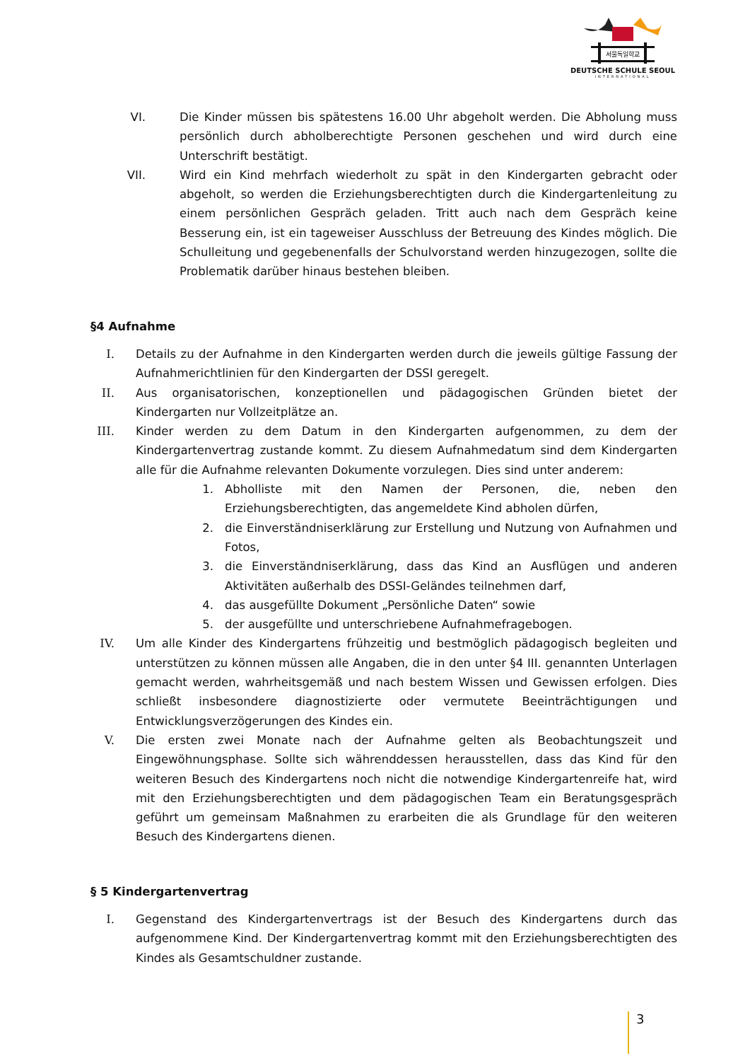서울독일학교
DEUTSCHE SCHULE SEOUL
INTERNATIONAL
VI. Die Kinder müssen bis spätestens 16.00 Uhr abgeholt werden. Die Abholung muss persönlich durch abholberechtigte Personen geschehen und wird durch eine Unterschrift bestätigt.
VII. Wird ein Kind mehrfach wiederholt zu spät in den Kindergarten gebracht oder abgeholt, so werden die Erziehungsberechtigten durch die Kindergartenleitung zu einem persönlichen Gespräch geladen. Tritt auch nach dem Gespräch keine Besserung ein, ist ein tageweiser Ausschluss der Betreuung des Kindes möglich. Die Schulleitung und gegebenenfalls der Schulvorstand werden hinzugezogen, sollte die Problematik darüber hinaus bestehen bleiben.
§4 Aufnahme
I. Details zu der Aufnahme in den Kindergarten werden durch die jeweils gültige Fassung der Aufnahmerichtlinien für den Kindergarten der DSSI geregelt.
II. Aus organisatorischen, konzeptionellen und pädagogischen Gründen bietet der Kindergarten nur Vollzeitplätze an.
III. Kinder werden zu dem Datum in den Kindergarten aufgenommen, zu dem der Kindergartenvertrag zustande kommt. Zu diesem Aufnahmedatum sind dem Kindergarten alle für die Aufnahme relevanten Dokumente vorzulegen. Dies sind unter anderem:
1. Abholliste mit den Namen der Personen, die, neben den Erziehungsberechtigten, das angemeldete Kind abholen dürfen,
2. die Einverständniserklärung zur Erstellung und Nutzung von Aufnahmen und Fotos,
3. die Einverständniserklärung, dass das Kind an Ausflügen und anderen Aktivitäten außerhalb des DSSI-Geländes teilnehmen darf,
4. das ausgefüllte Dokument „Persönliche Daten“ sowie
5. der ausgefüllte und unterschriebene Aufnahmefragebogen.
IV. Um alle Kinder des Kindergartens frühzeitig und bestmöglich pädagogisch begleiten und unterstützen zu können müssen alle Angaben, die in den unter §4 III. genannten Unterlagen gemacht werden, wahrheitsgemäß und nach bestem Wissen und Gewissen erfolgen. Dies schließt insbesondere diagnostizierte oder vermutete Beeinträchtigungen und Entwicklungsverzögerungen des Kindes ein.
V. Die ersten zwei Monate nach der Aufnahme gelten als Beobachtungszeit und Eingewöhnungsphase. Sollte sich währenddessen herausstellen, dass das Kind für den weiteren Besuch des Kindergartens noch nicht die notwendige Kindergartenreife hat, wird mit den Erziehungsberechtigten und dem pädagogischen Team ein Beratungsgespräch geführt um gemeinsam Maßnahmen zu erarbeiten die als Grundlage für den weiteren Besuch des Kindergartens dienen.
§ 5 Kindergartenvertrag
I. Gegenstand des Kindergartenvertrags ist der Besuch des Kindergartens durch das aufgenommene Kind. Der Kindergartenvertrag kommt mit den Erziehungsberechtigten des Kindes als Gesamtschuldner zustande.
3